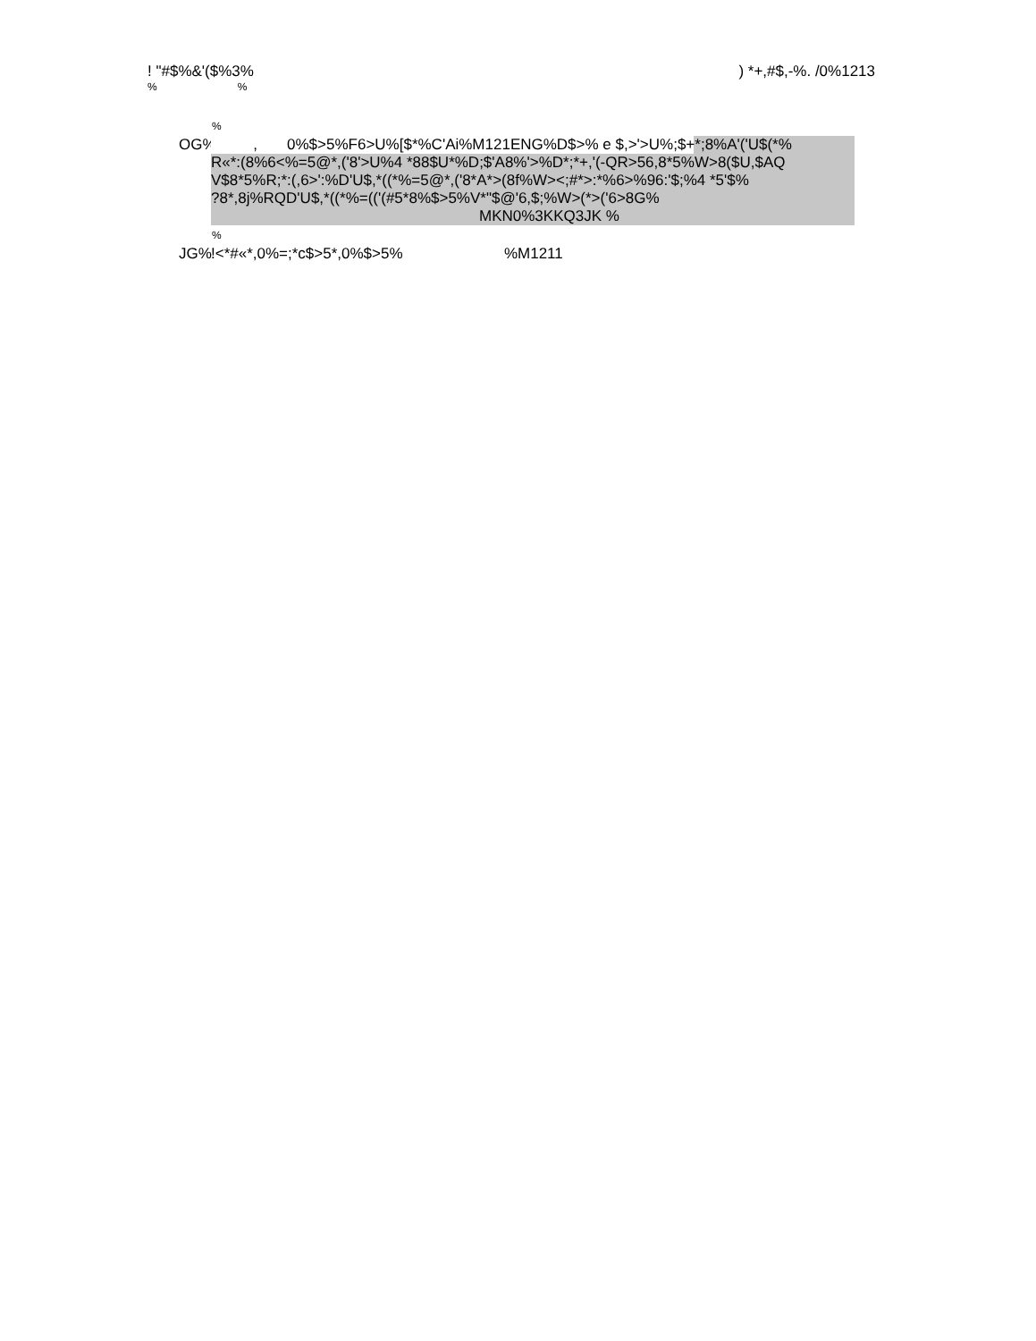! "#$%&'($%3%) *+,#$,-%. /0%1213
% %
%
OG%
, 0%$>5%F6>U%[$*%C'Ai%M121ENG%D$>% e $,>'>U%;$+*;8%A'('U$(*%
R«*:(8%6<%=5@*,('8'>U%4 *88$U*%D;$'A8%'>%D*;*+,'(-QR>56,8*5%W>8($U,$AQ
V$8*5%R;*:(,6>':%D'U$,*((*%=5@*,('8*A*>(8f%W><;#*>:*%6>%96:'$;%4 *5'$%
?8*,8j%RQD'U$,*((*%=(('(#5*8%$>5%V*"$@'6,$;%W>(*>('6>8G%
MKN0%3KKQ3JK %
%
JG%!<*#«*,0%=;*c$>5*,0%$>5% %M1211